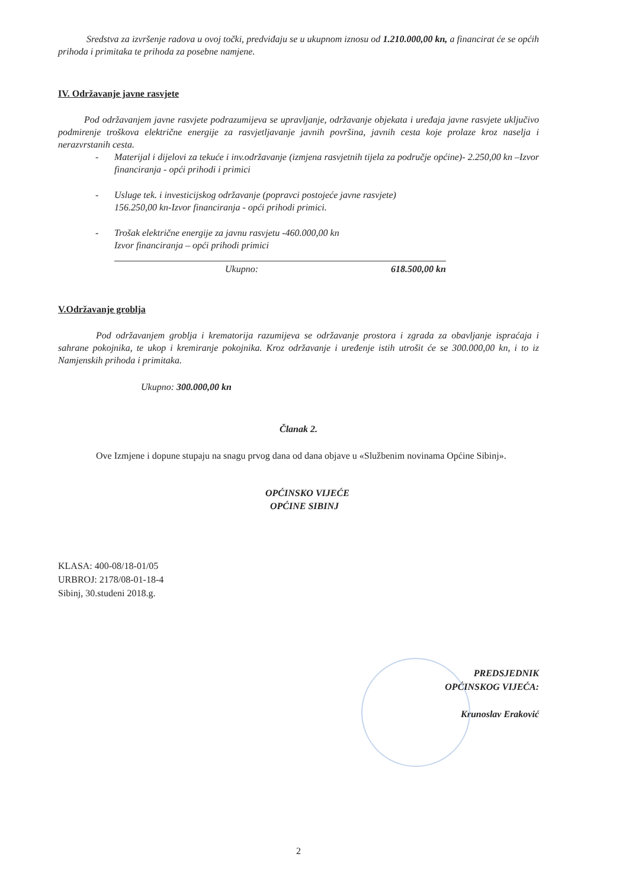Sredstva za izvršenje radova u ovoj točki, predviđaju se u ukupnom iznosu od 1.210.000,00 kn, a financirat će se općih prihoda i primitaka te prihoda za posebne namjene.
IV. Održavanje javne rasvjete
Pod održavanjem javne rasvjete podrazumijeva se upravljanje, održavanje objekata i uređaja javne rasvjete uključivo podmirenje troškova električne energije za rasvjetljavanje javnih površina, javnih cesta koje prolaze kroz naselja i nerazvrstanih cesta.
- Materijal i dijelovi za tekuće i inv.održavanje (izmjena rasvjetnih tijela za područje općine)- 2.250,00 kn –Izvor financiranja - opći prihodi i primici
- Usluge tek. i investicijskog održavanje (popravci postojeće javne rasvjete)
156.250,00 kn-Izvor financiranja - opći prihodi primici.
- Trošak električne energije za javnu rasvjetu -460.000,00 kn
Izvor financiranja – opći prihodi primici
Ukupno: 618.500,00 kn
V.Održavanje groblja
Pod održavanjem groblja i krematorija razumijeva se održavanje prostora i zgrada za obavljanje ispraćaja i sahrane pokojnika, te ukop i kremiranje pokojnika. Kroz održavanje i uređenje istih utrošit će se 300.000,00 kn, i to iz Namjenskih prihoda i primitaka.
Ukupno: 300.000,00 kn
Članak 2.
Ove Izmjene i dopune stupaju na snagu prvog dana od dana objave u «Službenim novinama Općine Sibinj».
OPĆINSKO VIJEĆE
OPĆINE SIBINJ
KLASA: 400-08/18-01/05
URBROJ: 2178/08-01-18-4
Sibinj, 30.studeni 2018.g.
PREDSJEDNIK
OPĆINSKOG VIJEĆA:
Krunoslav Eraković
2